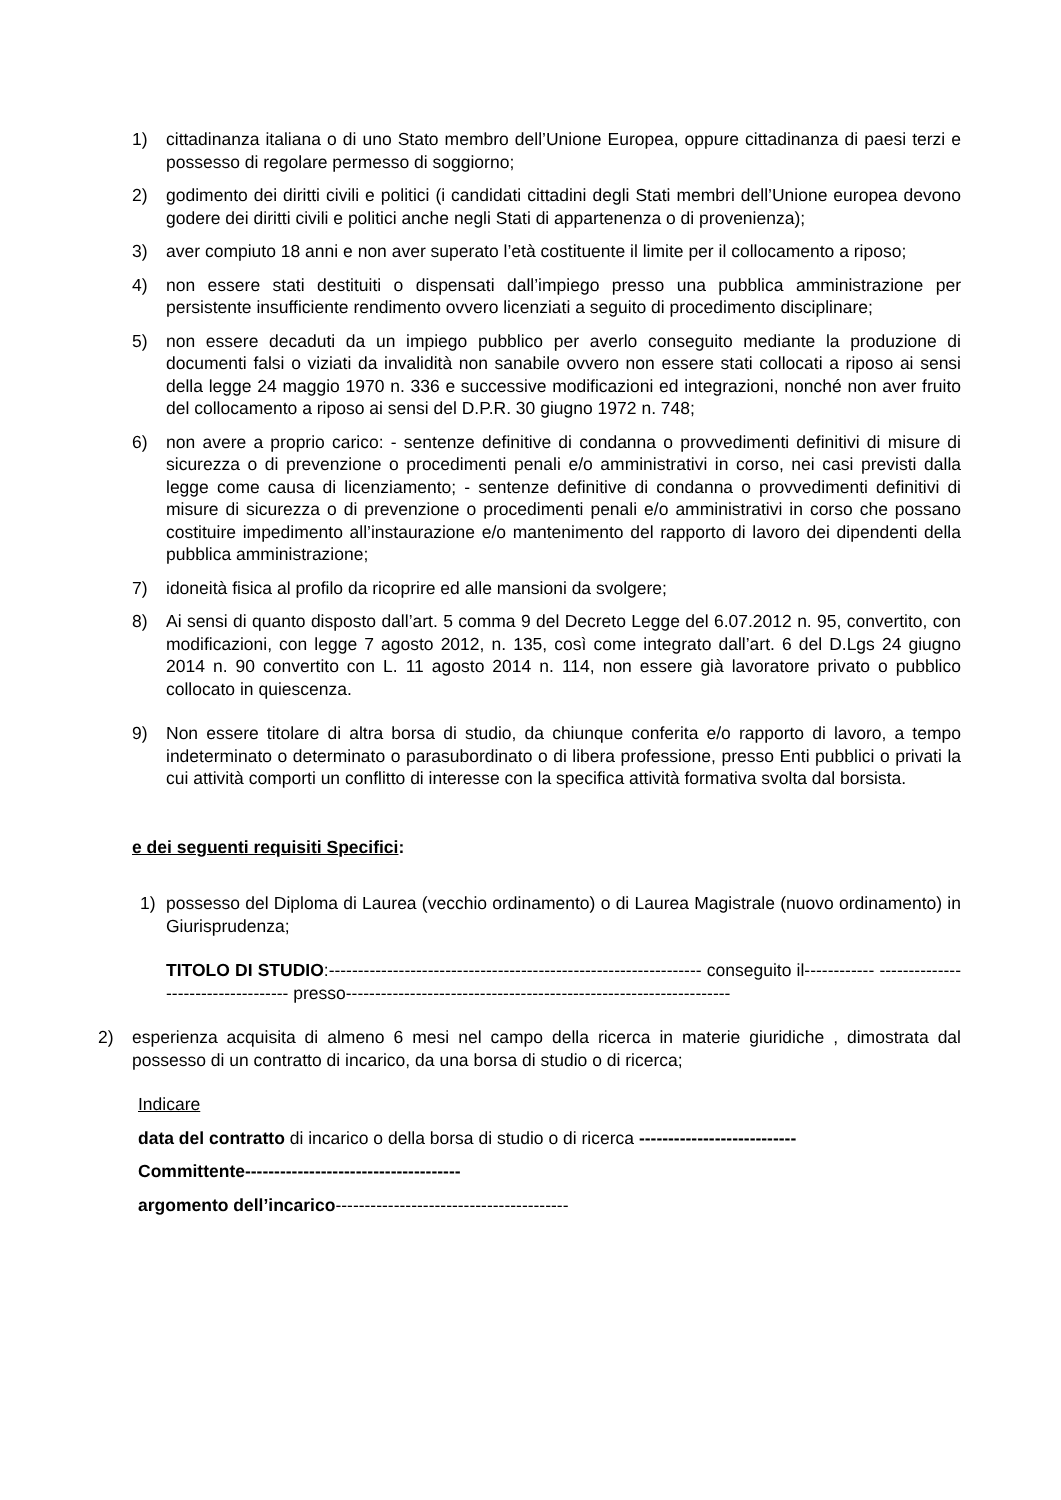1) cittadinanza italiana o di uno Stato membro dell’Unione Europea, oppure cittadinanza di paesi terzi e possesso di regolare permesso di soggiorno;
2) godimento dei diritti civili e politici (i candidati cittadini degli Stati membri dell’Unione europea devono godere dei diritti civili e politici anche negli Stati di appartenenza o di provenienza);
3) aver compiuto 18 anni e non aver superato l’età costituente il limite per il collocamento a riposo;
4) non essere stati destituiti o dispensati dall’impiego presso una pubblica amministrazione per persistente insufficiente rendimento ovvero licenziati a seguito di procedimento disciplinare;
5) non essere decaduti da un impiego pubblico per averlo conseguito mediante la produzione di documenti falsi o viziati da invalidità non sanabile ovvero non essere stati collocati a riposo ai sensi della legge 24 maggio 1970 n. 336 e successive modificazioni ed integrazioni, nonché non aver fruito del collocamento a riposo ai sensi del D.P.R. 30 giugno 1972 n. 748;
6) non avere a proprio carico: - sentenze definitive di condanna o provvedimenti definitivi di misure di sicurezza o di prevenzione o procedimenti penali e/o amministrativi in corso, nei casi previsti dalla legge come causa di licenziamento; - sentenze definitive di condanna o provvedimenti definitivi di misure di sicurezza o di prevenzione o procedimenti penali e/o amministrativi in corso che possano costituire impedimento all’instaurazione e/o mantenimento del rapporto di lavoro dei dipendenti della pubblica amministrazione;
7) idoneità fisica al profilo da ricoprire ed alle mansioni da svolgere;
8) Ai sensi di quanto disposto dall’art. 5 comma 9 del Decreto Legge del 6.07.2012 n. 95, convertito, con modificazioni, con legge 7 agosto 2012, n. 135, così come integrato dall’art. 6 del D.Lgs 24 giugno 2014 n. 90 convertito con L. 11 agosto 2014 n. 114, non essere già lavoratore privato o pubblico collocato in quiescenza.
9) Non essere titolare di altra borsa di studio, da chiunque conferita e/o rapporto di lavoro, a tempo indeterminato o determinato o parasubordinato o di libera professione, presso Enti pubblici o privati la cui attività comporti un conflitto di interesse con la specifica attività formativa svolta dal borsista.
e dei seguenti requisiti Specifici:
1) possesso del Diploma di Laurea (vecchio ordinamento) o di Laurea Magistrale (nuovo ordinamento) in Giurisprudenza;
TITOLO DI STUDIO:---------------------------------------------------------------- conseguito il------------ ----------------------------------- presso------------------------------------------------------------------
2) esperienza acquisita di almeno 6 mesi nel campo della ricerca in materie giuridiche , dimostrata dal possesso di un contratto di incarico, da una borsa di studio o di ricerca;
Indicare
data del contratto di incarico o della borsa di studio o di ricerca ---------------------------
Committente-------------------------------------
argomento dell’incarico----------------------------------------